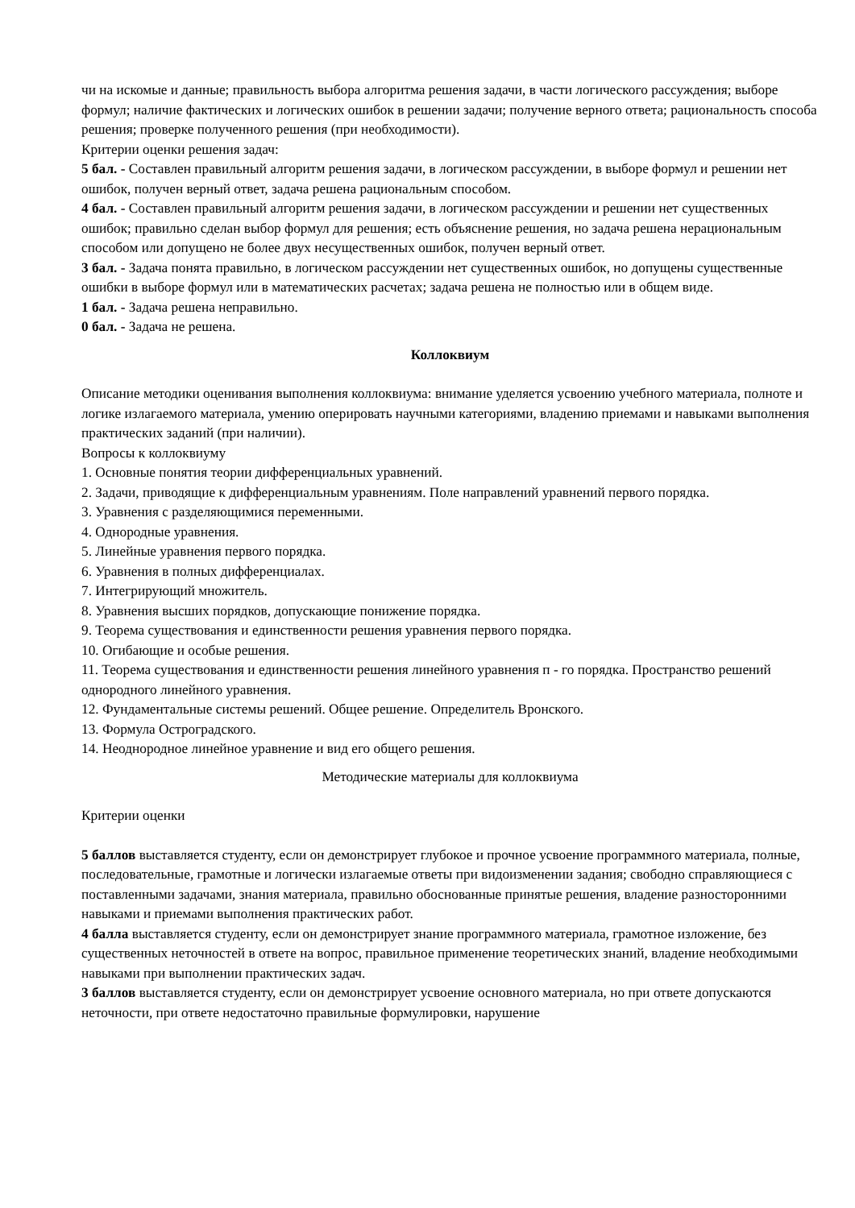чи на искомые и данные; правильность выбора алгоритма решения задачи, в части логического рассуждения; выборе формул; наличие фактических и логических ошибок в решении задачи; получение верного ответа; рациональность способа решения; проверке полученного решения (при необходимости).
Критерии оценки решения задач:
5 бал. - Составлен правильный алгоритм решения задачи, в логическом рассуждении, в выборе формул и решении нет ошибок, получен верный ответ, задача решена рациональным способом.
4 бал. - Составлен правильный алгоритм решения задачи, в логическом рассуждении и решении нет существенных ошибок; правильно сделан выбор формул для решения; есть объяснение решения, но задача решена нерациональным способом или допущено не более двух несущественных ошибок, получен верный ответ.
3 бал. - Задача понята правильно, в логическом рассуждении нет существенных ошибок, но допущены существенные ошибки в выборе формул или в математических расчетах; задача решена не полностью или в общем виде.
1 бал. - Задача решена неправильно.
0 бал. - Задача не решена.
Коллоквиум
Описание методики оценивания выполнения коллоквиума: внимание уделяется усвоению учебного материала, полноте и логике излагаемого материала, умению оперировать научными категориями, владению приемами и навыками выполнения практических заданий (при наличии).
Вопросы к коллоквиуму
1. Основные понятия теории дифференциальных уравнений.
2. Задачи, приводящие к дифференциальным уравнениям. Поле направлений уравнений первого порядка.
3. Уравнения с разделяющимися переменными.
4. Однородные уравнения.
5. Линейные уравнения первого порядка.
6. Уравнения в полных дифференциалах.
7. Интегрирующий множитель.
8. Уравнения высших порядков, допускающие понижение порядка.
9. Теорема существования и единственности решения уравнения первого порядка.
10. Огибающие и особые решения.
11. Теорема существования и единственности решения линейного уравнения п - го порядка. Пространство решений однородного линейного уравнения.
12. Фундаментальные системы решений. Общее решение. Определитель Вронского.
13. Формула Остроградского.
14. Неоднородное линейное уравнение и вид его общего решения.
Методические материалы для коллоквиума
Критерии оценки
5 баллов выставляется студенту, если он демонстрирует глубокое и прочное усвоение программного материала, полные, последовательные, грамотные и логически излагаемые ответы при видоизменении задания; свободно справляющиеся с поставленными задачами, знания материала, правильно обоснованные принятые решения, владение разносторонними навыками и приемами выполнения практических работ.
4 балла выставляется студенту, если он демонстрирует знание программного материала, грамотное изложение, без существенных неточностей в ответе на вопрос, правильное применение теоретических знаний, владение необходимыми навыками при выполнении практических задач.
3 баллов выставляется студенту, если он демонстрирует усвоение основного материала, но при ответе допускаются неточности, при ответе недостаточно правильные формулировки, нарушение